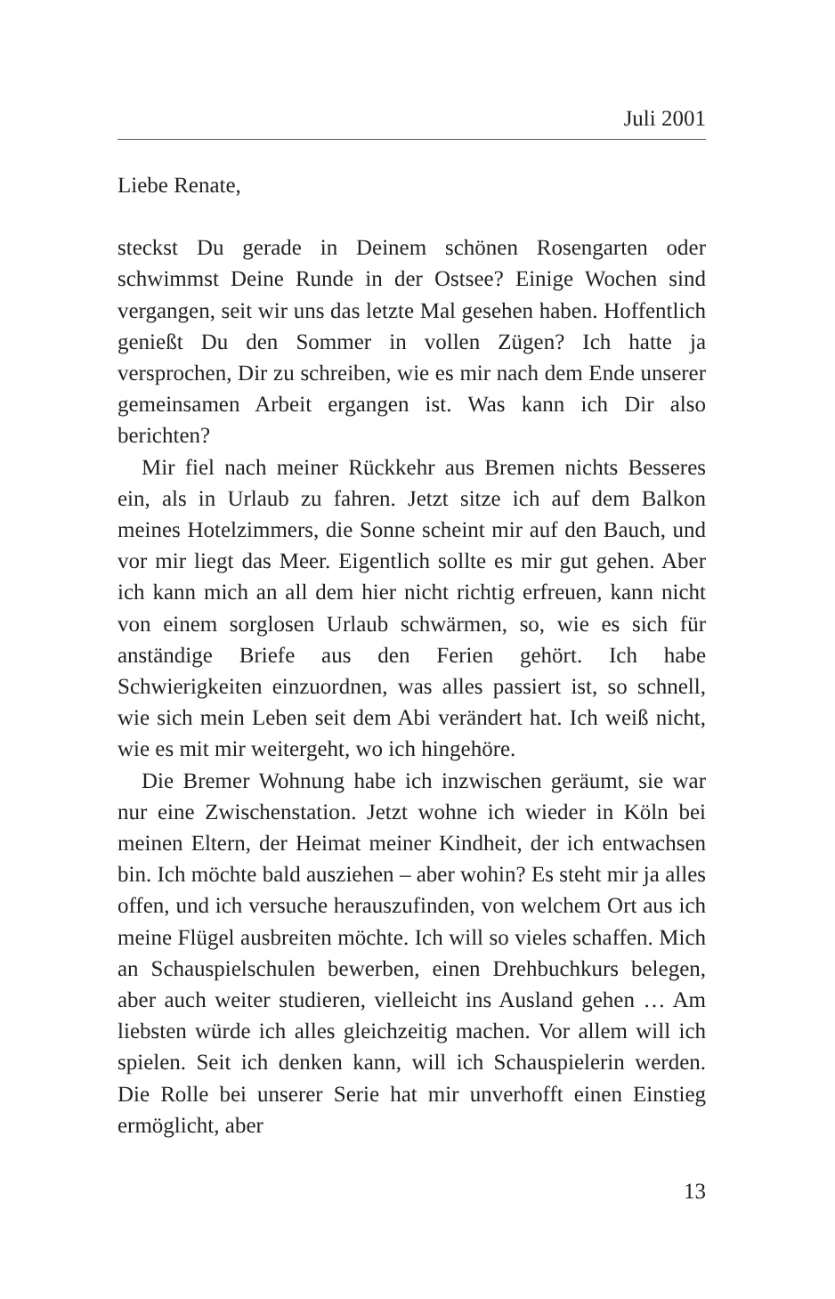Juli 2001
Liebe Renate,
steckst Du gerade in Deinem schönen Rosengarten oder schwimmst Deine Runde in der Ostsee? Einige Wochen sind vergangen, seit wir uns das letzte Mal gesehen haben. Hoffentlich genießt Du den Sommer in vollen Zügen? Ich hatte ja versprochen, Dir zu schreiben, wie es mir nach dem Ende unserer gemeinsamen Arbeit ergangen ist. Was kann ich Dir also berichten?
Mir fiel nach meiner Rückkehr aus Bremen nichts Besseres ein, als in Urlaub zu fahren. Jetzt sitze ich auf dem Balkon meines Hotelzimmers, die Sonne scheint mir auf den Bauch, und vor mir liegt das Meer. Eigentlich sollte es mir gut gehen. Aber ich kann mich an all dem hier nicht richtig erfreuen, kann nicht von einem sorglosen Urlaub schwärmen, so, wie es sich für anständige Briefe aus den Ferien gehört. Ich habe Schwierigkeiten einzuordnen, was alles passiert ist, so schnell, wie sich mein Leben seit dem Abi verändert hat. Ich weiß nicht, wie es mit mir weitergeht, wo ich hingehöre.
Die Bremer Wohnung habe ich inzwischen geräumt, sie war nur eine Zwischenstation. Jetzt wohne ich wieder in Köln bei meinen Eltern, der Heimat meiner Kindheit, der ich entwachsen bin. Ich möchte bald ausziehen – aber wohin? Es steht mir ja alles offen, und ich versuche herauszufinden, von welchem Ort aus ich meine Flügel ausbreiten möchte. Ich will so vieles schaffen. Mich an Schauspielschulen bewerben, einen Drehbuchkurs belegen, aber auch weiter studieren, vielleicht ins Ausland gehen … Am liebsten würde ich alles gleichzeitig machen. Vor allem will ich spielen. Seit ich denken kann, will ich Schauspielerin werden. Die Rolle bei unserer Serie hat mir unverhofft einen Einstieg ermöglicht, aber
13